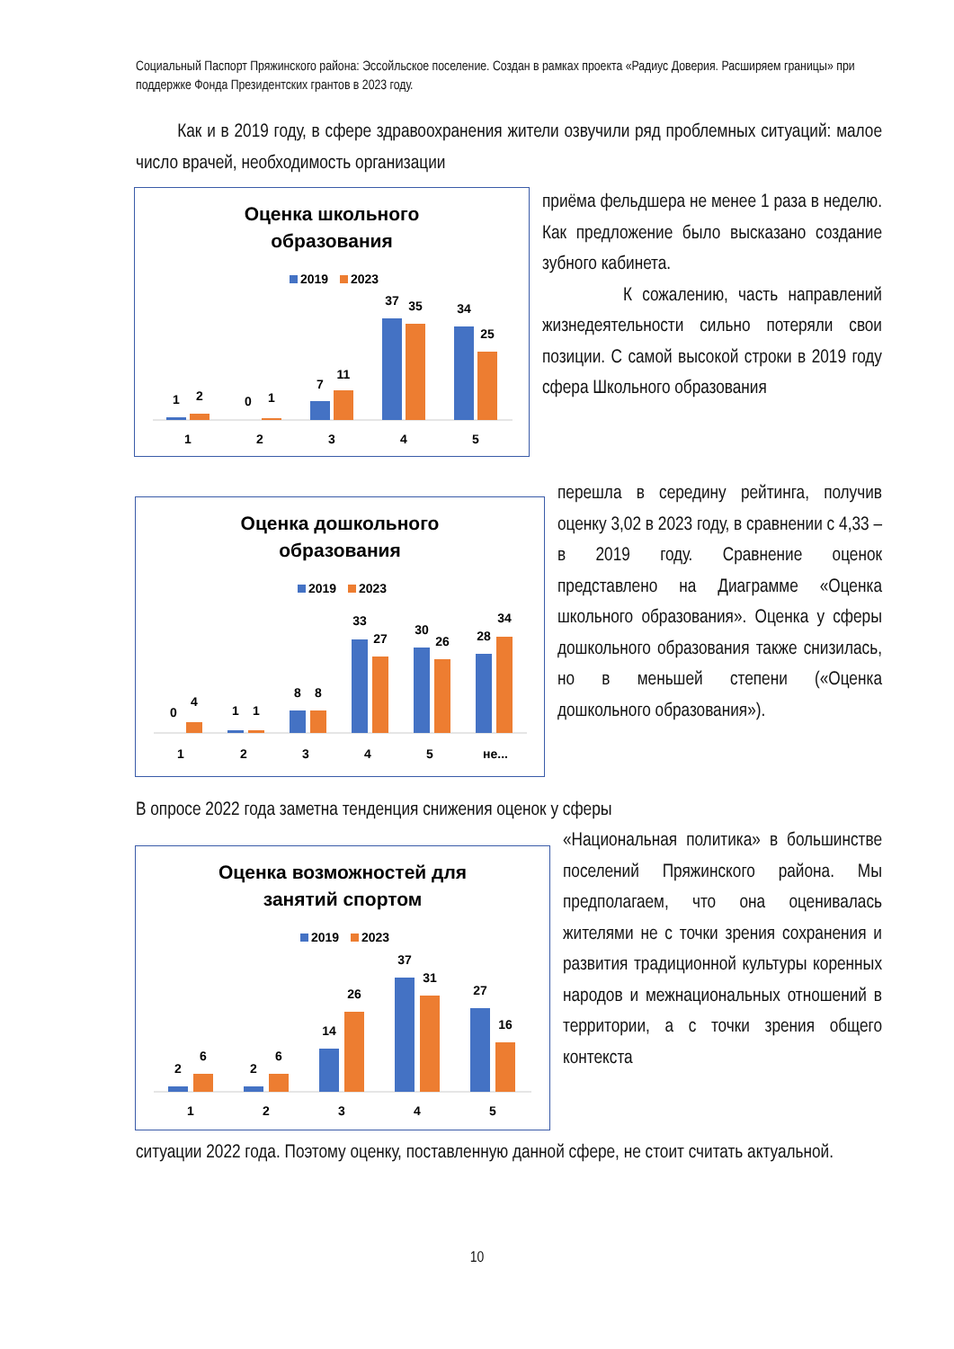Социальный Паспорт Пряжинского района: Эссойльское поселение. Создан в рамках проекта «Радиус Доверия. Расширяем границы» при поддержке Фонда Президентских грантов в 2023 году.
Как и в 2019 году, в сфере здравоохранения жители озвучили ряд проблемных ситуаций: малое число врачей, необходимость организации
Оценка школьного
образования
2019
2023
1
2
0
1
7
11
37
35
34
25
1
2
3
4
5
приёма фельдшера не менее 1 раза в неделю. Как предложение было высказано создание зубного кабинета.
К сожалению, часть направлений жизнедеятельности сильно потеряли свои позиции. С самой высокой строки в 2019 году сфера Школьного образования
Оценка дошкольного
образования
2019
2023
0
4
1
1
8
8
33
27
30
26
28
34
1
2
3
4
5
не...
перешла в середину рейтинга, получив оценку 3,02 в 2023 году, в сравнении с 4,33 – в 2019 году. Сравнение оценок представлено на Диаграмме «Оценка школьного образования». Оценка у сферы дошкольного образования также снизилась, но в меньшей степени («Оценка дошкольного образования»).
В опросе 2022 года заметна тенденция снижения оценок у сферы
Оценка возможностей для
занятий спортом
2019
2023
2
6
2
6
14
26
37
31
27
16
1
2
3
4
5
«Национальная политика» в большинстве поселений Пряжинского района. Мы предполагаем, что она оценивалась жителями не с точки зрения сохранения и развития традиционной культуры коренных народов и межнациональных отношений в территории, а с точки зрения общего контекста
ситуации 2022 года. Поэтому оценку, поставленную данной сфере, не стоит считать актуальной.
10